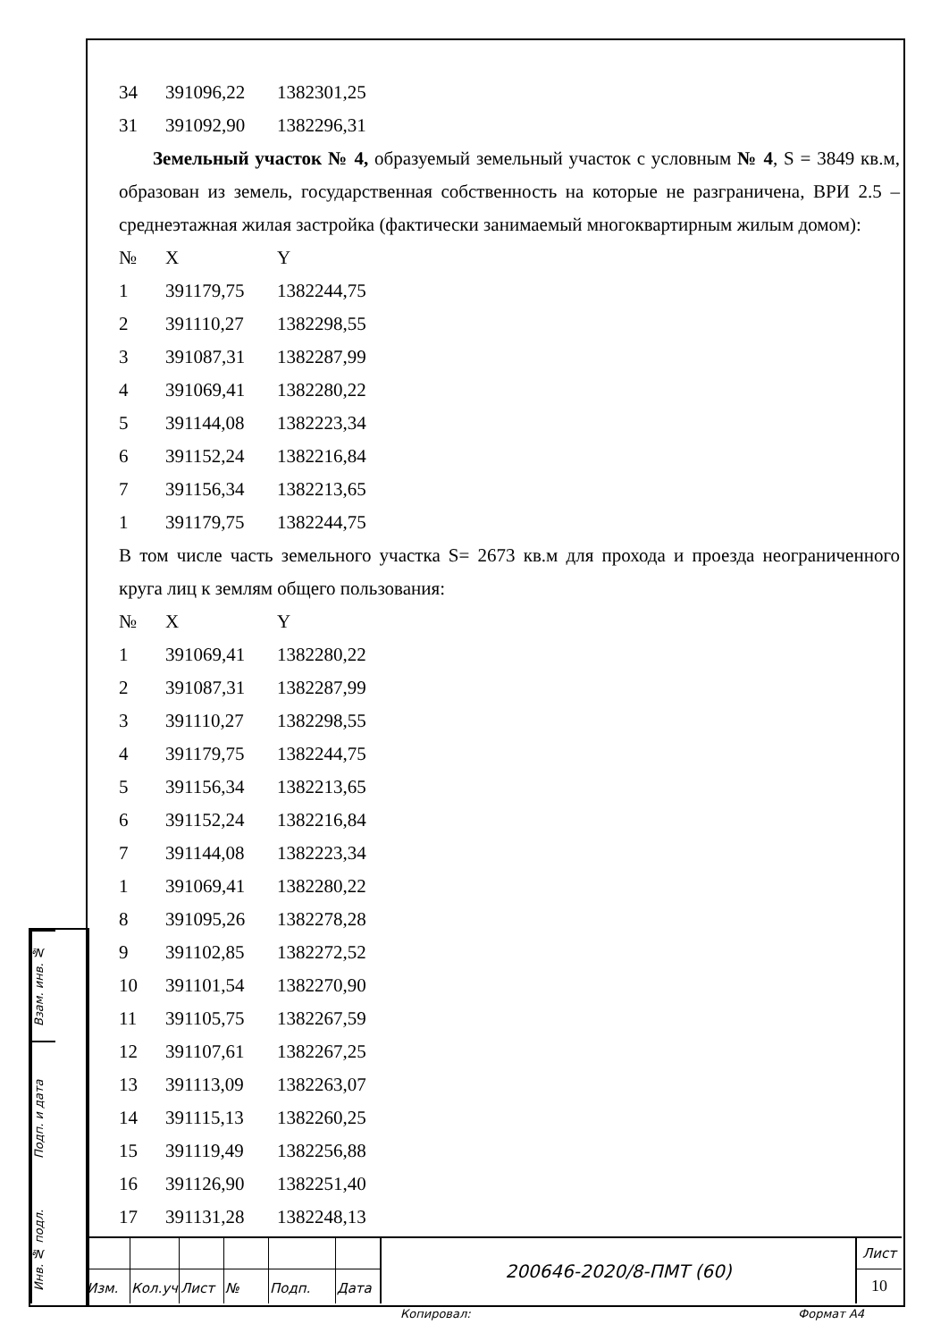| 34 | 391096,22 | 1382301,25 |
| 31 | 391092,90 | 1382296,31 |
Земельный участок № 4, образуемый земельный участок с условным № 4, S = 3849 кв.м, образован из земель, государственная собственность на которые не разграничена, ВРИ 2.5 – среднеэтажная жилая застройка (фактически занимаемый многоквартирным жилым домом):
| № | X | Y |
| --- | --- | --- |
| 1 | 391179,75 | 1382244,75 |
| 2 | 391110,27 | 1382298,55 |
| 3 | 391087,31 | 1382287,99 |
| 4 | 391069,41 | 1382280,22 |
| 5 | 391144,08 | 1382223,34 |
| 6 | 391152,24 | 1382216,84 |
| 7 | 391156,34 | 1382213,65 |
| 1 | 391179,75 | 1382244,75 |
В том числе часть земельного участка S= 2673 кв.м для прохода и проезда неограниченного круга лиц к землям общего пользования:
| № | X | Y |
| --- | --- | --- |
| 1 | 391069,41 | 1382280,22 |
| 2 | 391087,31 | 1382287,99 |
| 3 | 391110,27 | 1382298,55 |
| 4 | 391179,75 | 1382244,75 |
| 5 | 391156,34 | 1382213,65 |
| 6 | 391152,24 | 1382216,84 |
| 7 | 391144,08 | 1382223,34 |
| 1 | 391069,41 | 1382280,22 |
| 8 | 391095,26 | 1382278,28 |
| 9 | 391102,85 | 1382272,52 |
| 10 | 391101,54 | 1382270,90 |
| 11 | 391105,75 | 1382267,59 |
| 12 | 391107,61 | 1382267,25 |
| 13 | 391113,09 | 1382263,07 |
| 14 | 391115,13 | 1382260,25 |
| 15 | 391119,49 | 1382256,88 |
| 16 | 391126,90 | 1382251,40 |
| 17 | 391131,28 | 1382248,13 |
Взам. инв. №
Подп. и дата
Инв. № подл.
| | | | | | | 200646-2020/8-ПМТ (60) | Лист |
| | | | | | | | 10 |
| Изм. | Кол.уч | Лист | № | Подп. | Дата | | |
Копировал: Формат А4